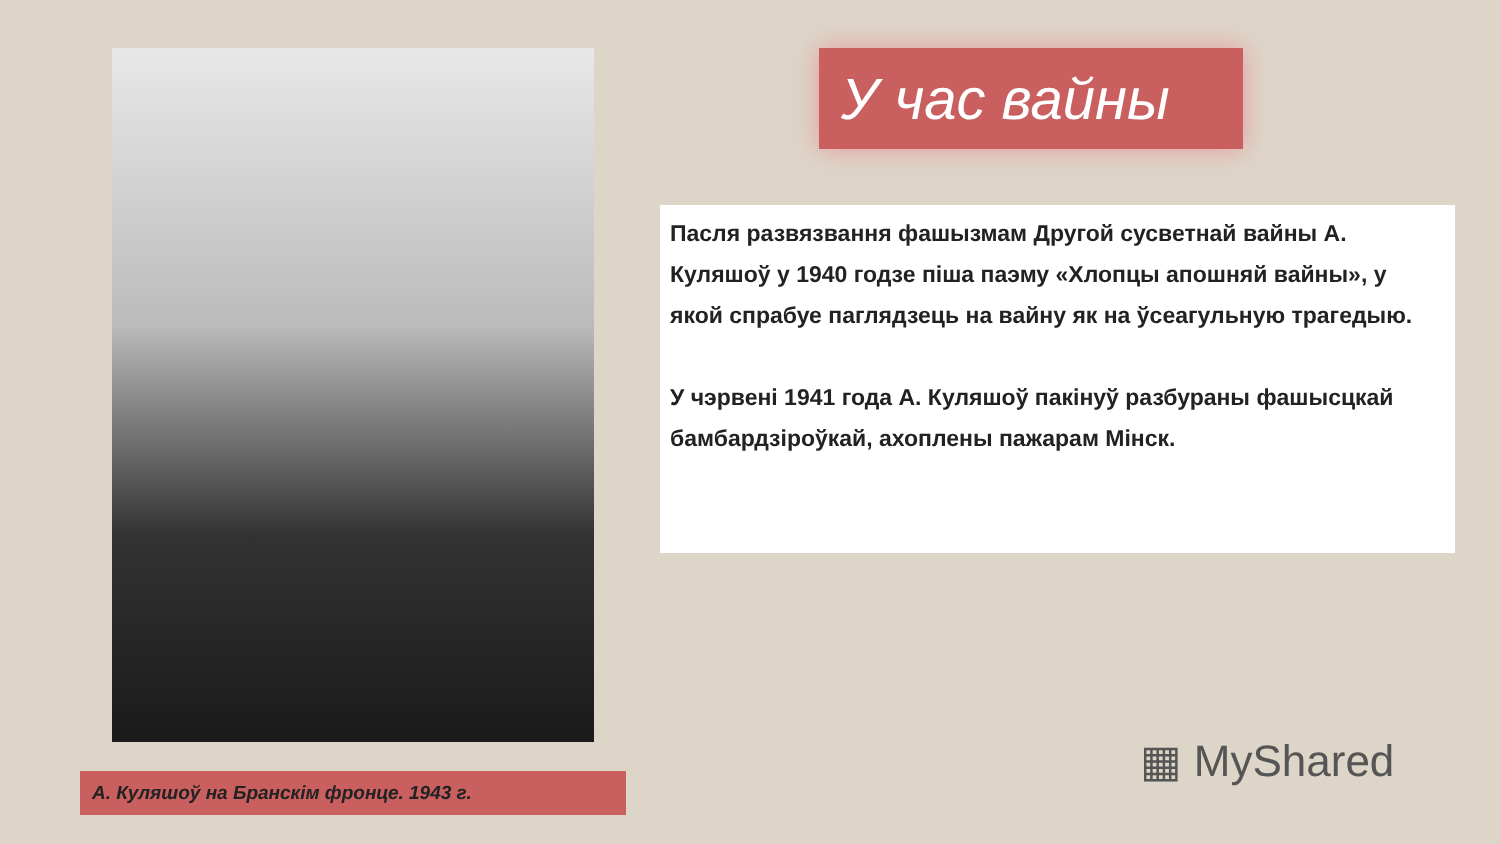А. Куляшоў на Бранскім фронце. 1943 г.
У час вайны
Пасля развязвання фашызмам Другой сусветнай вайны А. Куляшоў у 1940 годзе піша паэму «Хлопцы апошняй вайны», у якой спрабуе паглядзець на вайну як на ўсеагульную трагедыю.
У чэрвені 1941 года А. Куляшоў пакінуў разбураны фашысцкай бамбардзіроўкай, ахоплены пажарам Мінск.
▦ MyShared